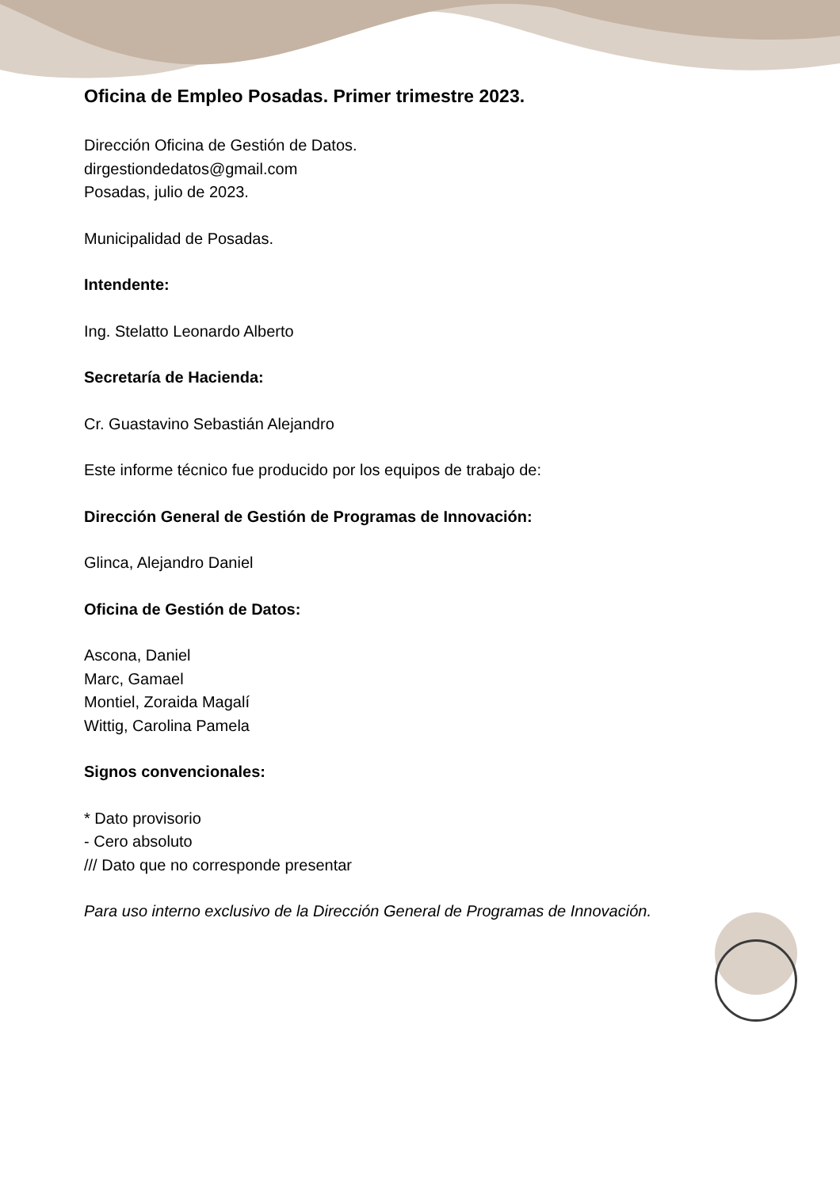Oficina de Empleo Posadas. Primer trimestre 2023.
Dirección Oficina de Gestión de Datos.
dirgestiondedatos@gmail.com
Posadas, julio de 2023.
Municipalidad de Posadas.
Intendente:
Ing. Stelatto Leonardo Alberto
Secretaría de Hacienda:
Cr. Guastavino Sebastián Alejandro
Este informe técnico fue producido por los equipos de trabajo de:
Dirección General de Gestión de Programas de Innovación:
Glinca, Alejandro Daniel
Oficina de Gestión de Datos:
Ascona, Daniel
Marc, Gamael
Montiel, Zoraida Magalí
Wittig, Carolina Pamela
Signos convencionales:
* Dato provisorio
- Cero absoluto
/// Dato que no corresponde presentar
Para uso interno exclusivo de la Dirección General de Programas de Innovación.